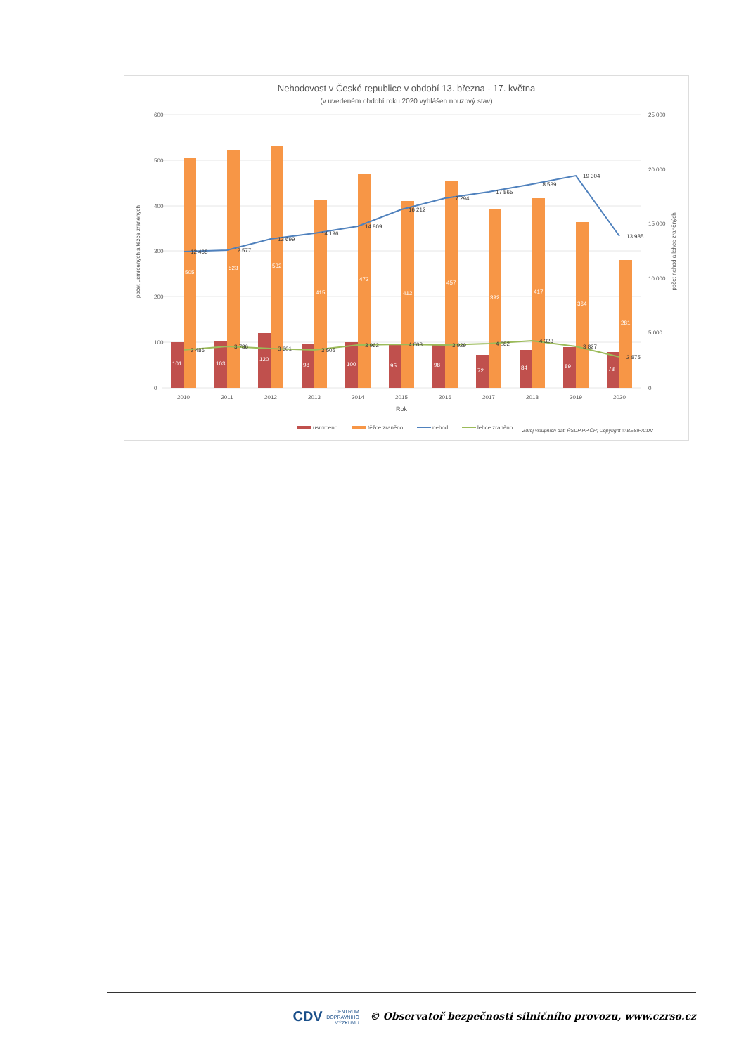Nehodovost v České republice v období 13. března - 17. května
(v uvedeném období roku 2020 vyhlášen nouzový stav)
600
500
400
300
200
100
0
25 000
20 000
15 000
10 000
5 000
0
12 468
12 577
13 699
14 196
14 809
16 212
17 294
17 865
18 539
19 304
13 985
3 486
3 786
3 601
3 505
3 962
4 003
3 929
4 082
4 323
3 827
2 875
101
103
120
98
100
95
98
72
84
89
78
505
523
532
415
472
412
457
392
417
364
281
2010
2011
2012
2013
2014
2015
2016
2017
2018
2019
2020
Rok
počet usmrcených a těžce zraněných
počet nehod a lehce zraněných
usmrceno
těžce zraněno
nehod
lehce zraněno
Zdroj vstupních dat: ŘSDP PP ČR; Copyright © BESIP/CDV
CDV CENTRUM
DOPRAVNÍHO
VÝZKUMU © Observatoř bezpečnosti silničního provozu, www.czrso.cz